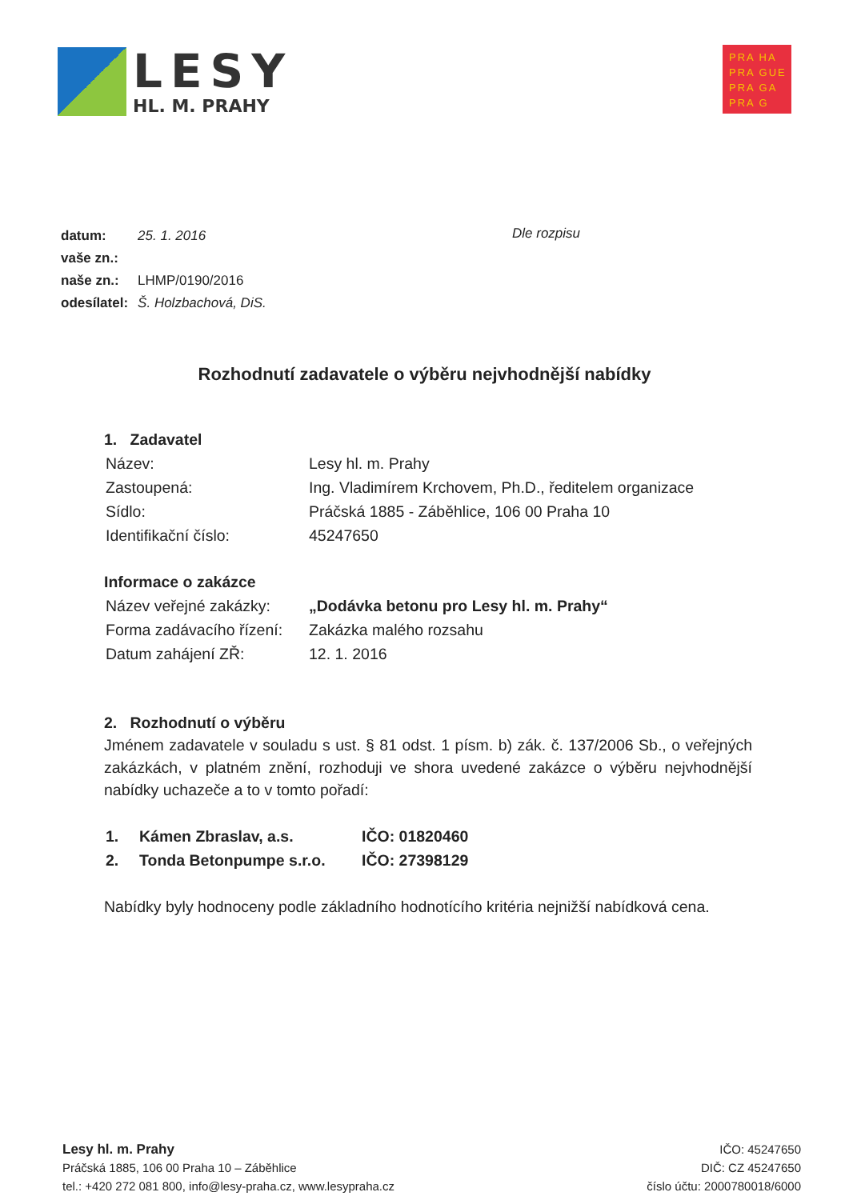LESY
HL. M. PRAHY
PRA HA
PRA GUE
PRA GA
PRA G
| datum: | 25. 1. 2016 |
| vaše zn.: | |
| naše zn.: | LHMP/0190/2016 |
| odesílatel: | Š. Holzbachová, DiS. |
Dle rozpisu
Rozhodnutí zadavatele o výběru nejvhodnější nabídky
1. Zadavatel
| Název: | Lesy hl. m. Prahy |
| Zastoupená: | Ing. Vladimírem Krchovem, Ph.D., ředitelem organizace |
| Sídlo: | Práčská 1885 - Záběhlice, 106 00 Praha 10 |
| Identifikační číslo: | 45247650 |
Informace o zakázce
| Název veřejné zakázky: | „Dodávka betonu pro Lesy hl. m. Prahy“ |
| Forma zadávacího řízení: | Zakázka malého rozsahu |
| Datum zahájení ZŘ: | 12. 1. 2016 |
2. Rozhodnutí o výběru
Jménem zadavatele v souladu s ust. § 81 odst. 1 písm. b) zák. č. 137/2006 Sb., o veřejných zakázkách, v platném znění, rozhoduji ve shora uvedené zakázce o výběru nejvhodnější nabídky uchazeče a to v tomto pořadí:
| 1. | Kámen Zbraslav, a.s. | IČO: 01820460 |
| 2. | Tonda Betonpumpe s.r.o. | IČO: 27398129 |
Nabídky byly hodnoceny podle základního hodnotícího kritéria nejnižší nabídková cena.
Lesy hl. m. Prahy
Práčská 1885, 106 00 Praha 10 – Záběhlice
tel.: +420 272 081 800, info@lesy-praha.cz, www.lesypraha.cz
IČO: 45247650
DIČ: CZ 45247650
číslo účtu: 2000780018/6000